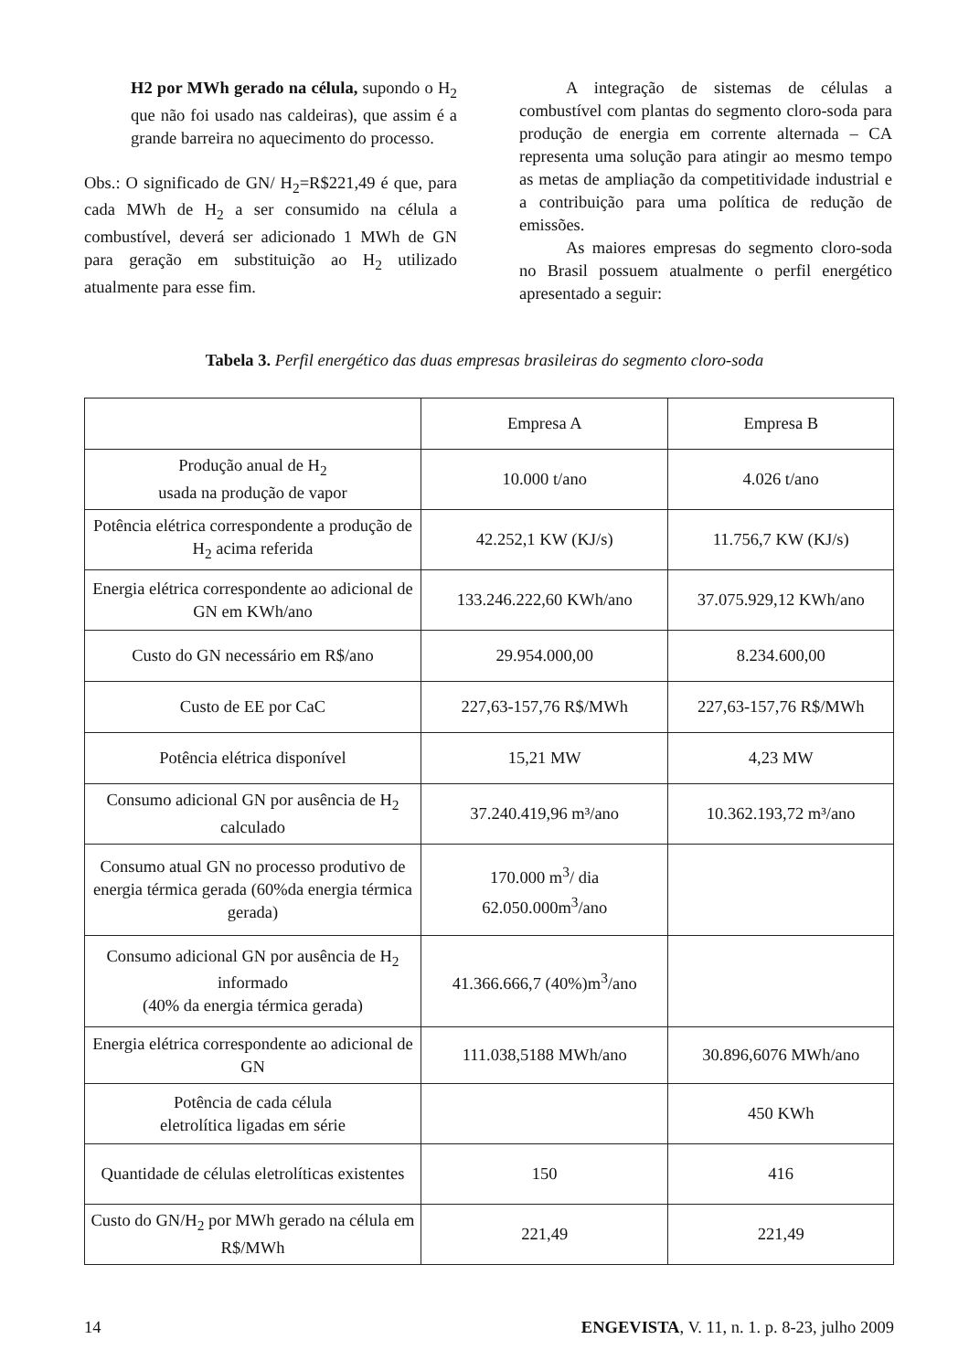H2 por MWh gerado na célula, supondo o H<sub>2</sub> que não foi usado nas caldeiras), que assim é a grande barreira no aquecimento do processo.
Obs.: O significado de GN/ H<sub>2</sub>=R$221,49 é que, para cada MWh de H<sub>2</sub> a ser consumido na célula a combustível, deverá ser adicionado 1 MWh de GN para geração em substituição ao H<sub>2</sub> utilizado atualmente para esse fim.
A integração de sistemas de células a combustível com plantas do segmento cloro-soda para produção de energia em corrente alternada – CA representa uma solução para atingir ao mesmo tempo as metas de ampliação da competitividade industrial e a contribuição para uma política de redução de emissões.
As maiores empresas do segmento cloro-soda no Brasil possuem atualmente o perfil energético apresentado a seguir:
Tabela 3. Perfil energético das duas empresas brasileiras do segmento cloro-soda
| | Empresa A | Empresa B |
| Produção anual de H<sub>2</sub> usada na produção de vapor | 10.000 t/ano | 4.026 t/ano |
| Potência elétrica correspondente a produção de H<sub>2</sub> acima referida | 42.252,1 KW (KJ/s) | 11.756,7 KW (KJ/s) |
| Energia elétrica correspondente ao adicional de GN em KWh/ano | 133.246.222,60 KWh/ano | 37.075.929,12 KWh/ano |
| Custo do GN necessário em R$/ano | 29.954.000,00 | 8.234.600,00 |
| Custo de EE por CaC | 227,63-157,76 R$/MWh | 227,63-157,76 R$/MWh |
| Potência elétrica disponível | 15,21 MW | 4,23 MW |
| Consumo adicional GN por ausência de H<sub>2</sub> calculado | 37.240.419,96 m³/ano | 10.362.193,72 m³/ano |
| Consumo atual GN no processo produtivo de energia térmica gerada (60%da energia térmica gerada) | 170.000 m<sup>3</sup>/ dia 62.050.000m<sup>3</sup>/ano | |
| Consumo adicional GN por ausência de H<sub>2</sub> informado (40% da energia térmica gerada) | 41.366.666,7 (40%)m<sup>3</sup>/ano | |
| Energia elétrica correspondente ao adicional de GN | 111.038,5188 MWh/ano | 30.896,6076 MWh/ano |
| Potência de cada célula eletrolítica ligadas em série | | 450 KWh |
| Quantidade de células eletrolíticas existentes | 150 | 416 |
| Custo do GN/H<sub>2</sub> por MWh gerado na célula em R$/MWh | 221,49 | 221,49 |
14 ENGEVISTA, V. 11, n. 1. p. 8-23, julho 2009